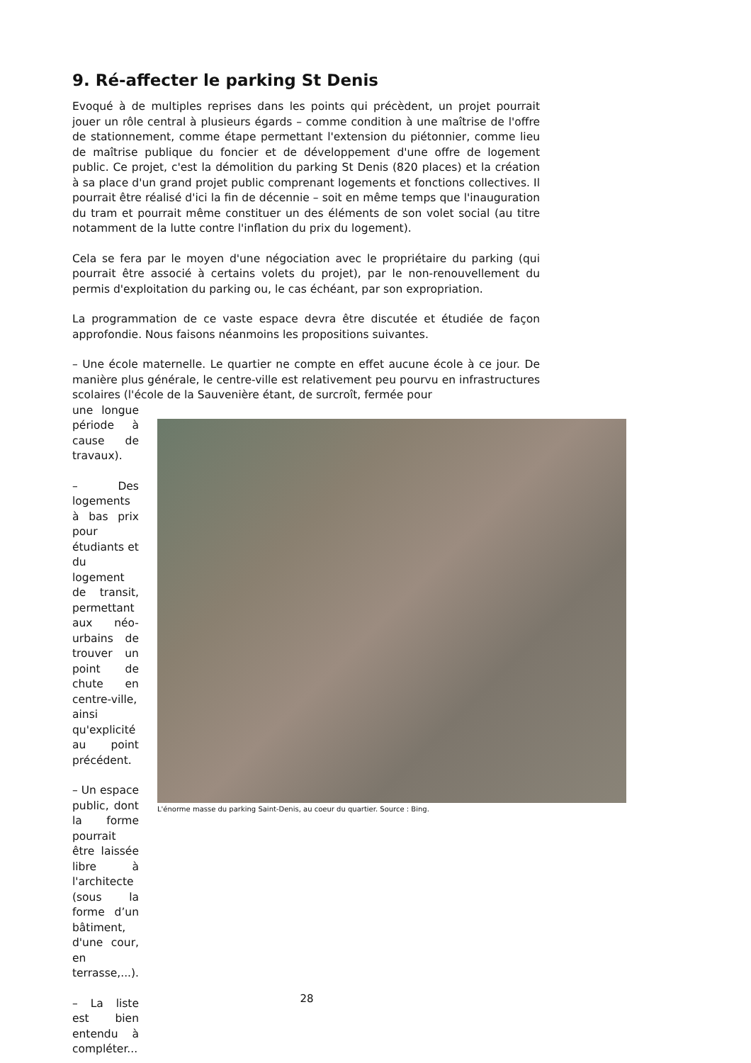9. Ré-affecter le parking St Denis
Evoqué à de multiples reprises dans les points qui précèdent, un projet pourrait jouer un rôle central à plusieurs égards – comme condition à une maîtrise de l'offre de stationnement, comme étape permettant l'extension du piétonnier, comme lieu de maîtrise publique du foncier et de développement d'une offre de logement public. Ce projet, c'est la démolition du parking St Denis (820 places) et la création à sa place d'un grand projet public comprenant logements et fonctions collectives. Il pourrait être réalisé d'ici la fin de décennie – soit en même temps que l'inauguration du tram et pourrait même constituer un des éléments de son volet social (au titre notamment de la lutte contre l'inflation du prix du logement).
Cela se fera par le moyen d'une négociation avec le propriétaire du parking (qui pourrait être associé à certains volets du projet), par le non-renouvellement du permis d'exploitation du parking ou, le cas échéant, par son expropriation.
La programmation de ce vaste espace devra être discutée et étudiée de façon approfondie. Nous faisons néanmoins les propositions suivantes.
– Une école maternelle. Le quartier ne compte en effet aucune école à ce jour. De manière plus générale, le centre-ville est relativement peu pourvu en infrastructures scolaires (l'école de la Sauvenière étant, de surcroît, fermée pour
une longue période à cause de travaux).
– Des logements à bas prix pour étudiants et du logement de transit, permettant aux néo-urbains de trouver un point de chute en centre-ville, ainsi qu'explicité au point précédent.
– Un espace public, dont la forme pourrait être laissée libre à l'architecte (sous la forme d’un bâtiment, d'une cour, en terrasse,...).
– La liste est bien entendu à compléter...
L'énorme masse du parking Saint-Denis, au coeur du quartier. Source : Bing.
28